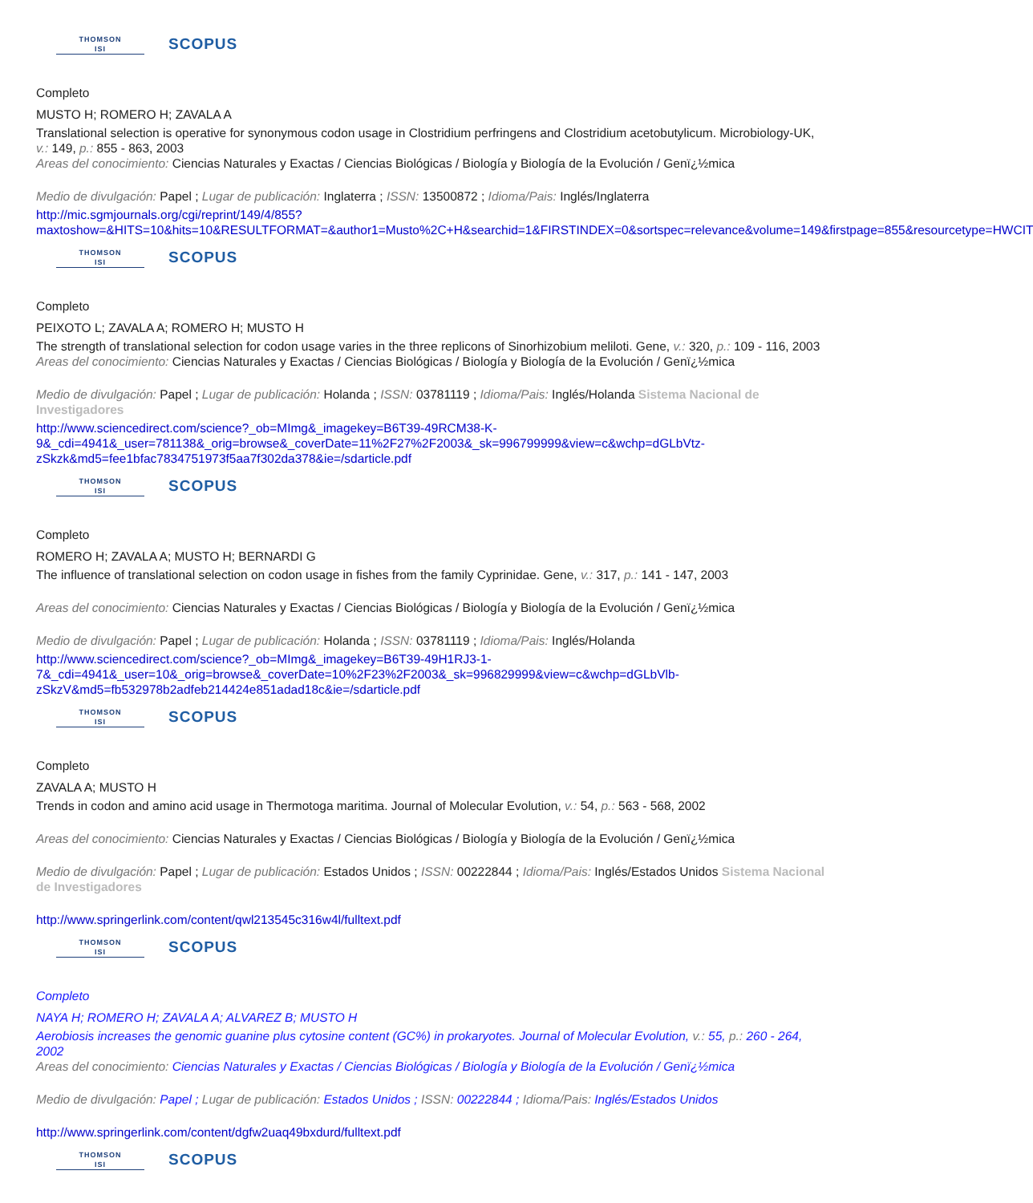THOMSON
ISI
SCOPUS
Completo
MUSTO H; ROMERO H; ZAVALA A
Translational selection is operative for synonymous codon usage in Clostridium perfringens and Clostridium acetobutylicum. Microbiology-UK, v.: 149, p.: 855 - 863, 2003
Areas del conocimiento: Ciencias Naturales y Exactas / Ciencias Biológicas / Biología y Biología de la Evolución / Genï¿½mica
Medio de divulgación: Papel ; Lugar de publicación: Inglaterra ; ISSN: 13500872 ; Idioma/Pais: Inglés/Inglaterra
http://mic.sgmjournals.org/cgi/reprint/149/4/855?maxtoshow=&HITS=10&hits=10&RESULTFORMAT=&author1=Musto%2C+H&searchid=1&FIRSTINDEX=0&sortspec=relevance&volume=149&firstpage=855&resourcetype=HWCIT
THOMSON
ISI
SCOPUS
Completo
PEIXOTO L; ZAVALA A; ROMERO H; MUSTO H
The strength of translational selection for codon usage varies in the three replicons of Sinorhizobium meliloti. Gene, v.: 320, p.: 109 - 116, 2003
Areas del conocimiento: Ciencias Naturales y Exactas / Ciencias Biológicas / Biología y Biología de la Evolución / Genï¿½mica
Medio de divulgación: Papel ; Lugar de publicación: Holanda ; ISSN: 03781119 ; Idioma/Pais: Inglés/Holanda Sistema Nacional de Investigadores
http://www.sciencedirect.com/science?_ob=MImg&_imagekey=B6T39-49RCM38-K-9&_cdi=4941&_user=781138&_orig=browse&_coverDate=11%2F27%2F2003&_sk=996799999&view=c&wchp=dGLbVtz-zSkzk&md5=fee1bfac7834751973f5aa7f302da378&ie=/sdarticle.pdf
THOMSON
ISI
SCOPUS
Completo
ROMERO H; ZAVALA A; MUSTO H; BERNARDI G
The influence of translational selection on codon usage in fishes from the family Cyprinidae. Gene, v.: 317, p.: 141 - 147, 2003
Areas del conocimiento: Ciencias Naturales y Exactas / Ciencias Biológicas / Biología y Biología de la Evolución / Genï¿½mica
Medio de divulgación: Papel ; Lugar de publicación: Holanda ; ISSN: 03781119 ; Idioma/Pais: Inglés/Holanda
http://www.sciencedirect.com/science?_ob=MImg&_imagekey=B6T39-49H1RJ3-1-7&_cdi=4941&_user=10&_orig=browse&_coverDate=10%2F23%2F2003&_sk=996829999&view=c&wchp=dGLbVlb-zSkzV&md5=fb532978b2adfeb214424e851adad18c&ie=/sdarticle.pdf
THOMSON
ISI
SCOPUS
Completo
ZAVALA A; MUSTO H
Trends in codon and amino acid usage in Thermotoga maritima. Journal of Molecular Evolution, v.: 54, p.: 563 - 568, 2002
Areas del conocimiento: Ciencias Naturales y Exactas / Ciencias Biológicas / Biología y Biología de la Evolución / Genï¿½mica
Medio de divulgación: Papel ; Lugar de publicación: Estados Unidos ; ISSN: 00222844 ; Idioma/Pais: Inglés/Estados Unidos Sistema Nacional de Investigadores
http://www.springerlink.com/content/qwl213545c316w4l/fulltext.pdf
THOMSON
ISI
SCOPUS
Completo
NAYA H; ROMERO H; ZAVALA A; ALVAREZ B; MUSTO H
Aerobiosis increases the genomic guanine plus cytosine content (GC%) in prokaryotes. Journal of Molecular Evolution, v.: 55, p.: 260 - 264, 2002
Areas del conocimiento: Ciencias Naturales y Exactas / Ciencias Biológicas / Biología y Biología de la Evolución / Genï¿½mica
Medio de divulgación: Papel ; Lugar de publicación: Estados Unidos ; ISSN: 00222844 ; Idioma/Pais: Inglés/Estados Unidos
http://www.springerlink.com/content/dgfw2uaq49bxdurd/fulltext.pdf
THOMSON
ISI
SCOPUS